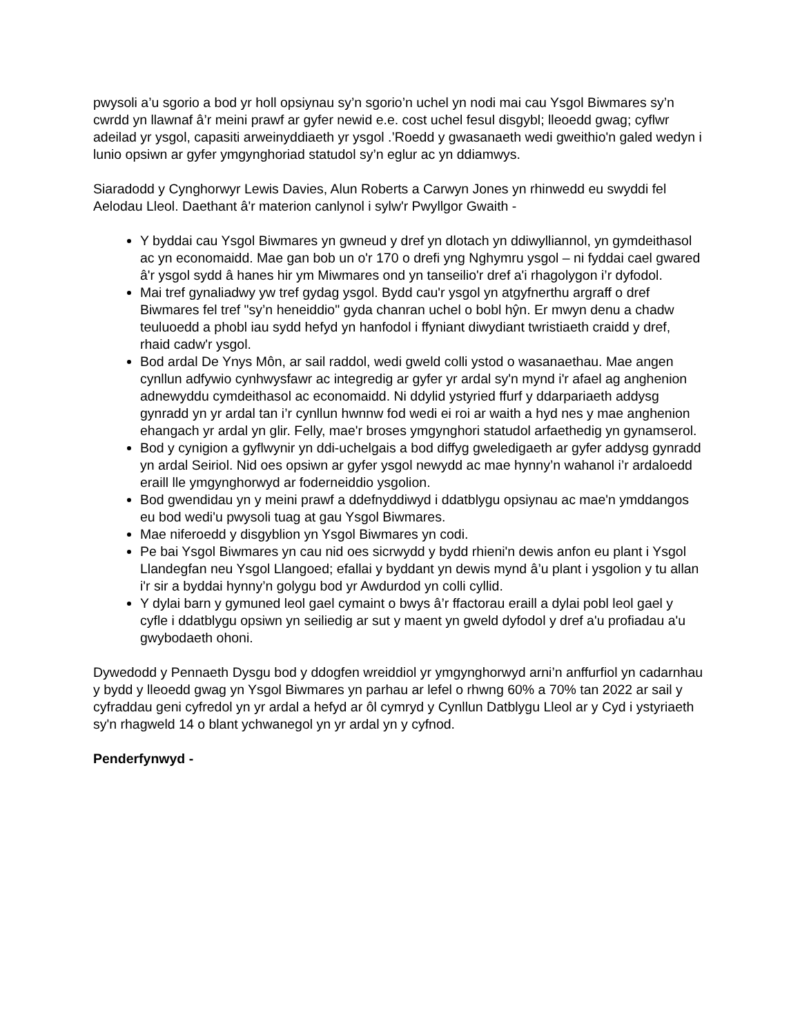pwysoli a’u sgorio a bod yr holl opsiynau sy’n sgorio’n uchel yn nodi mai cau Ysgol Biwmares sy’n cwrdd yn llawnaf â’r meini prawf ar gyfer newid e.e. cost uchel fesul disgybl; lleoedd gwag; cyflwr adeilad yr ysgol, capasiti arweinyddiaeth yr ysgol .’Roedd y gwasanaeth wedi gweithio'n galed wedyn i lunio opsiwn ar gyfer ymgynghoriad statudol sy’n eglur ac yn ddiamwys.
Siaradodd y Cynghorwyr Lewis Davies, Alun Roberts a Carwyn Jones yn rhinwedd eu swyddi fel Aelodau Lleol. Daethant â'r materion canlynol i sylw'r Pwyllgor Gwaith -
Y byddai cau Ysgol Biwmares yn gwneud y dref yn dlotach yn ddiwylliannol, yn gymdeithasol ac yn economaidd. Mae gan bob un o'r 170 o drefi yng Nghymru ysgol – ni fyddai cael gwared â'r ysgol sydd â hanes hir ym Miwmares ond yn tanseilio'r dref a'i rhagolygon i’r dyfodol.
Mai tref gynaliadwy yw tref gydag ysgol. Bydd cau'r ysgol yn atgyfnerthu argraff o dref Biwmares fel tref "sy’n heneiddio" gyda chanran uchel o bobl hŷn. Er mwyn denu a chadw teuluoedd a phobl iau sydd hefyd yn hanfodol i ffyniant diwydiant twristiaeth craidd y dref, rhaid cadw'r ysgol.
Bod ardal De Ynys Môn, ar sail raddol, wedi gweld colli ystod o wasanaethau. Mae angen cynllun adfywio cynhwysfawr ac integredig ar gyfer yr ardal sy'n mynd i'r afael ag anghenion adnewyddu cymdeithasol ac economaidd. Ni ddylid ystyried ffurf y ddarpariaeth addysg gynradd yn yr ardal tan i’r cynllun hwnnw fod wedi ei roi ar waith a hyd nes y mae anghenion ehangach yr ardal yn glir. Felly, mae'r broses ymgynghori statudol arfaethedig yn gynamserol.
Bod y cynigion a gyflwynir yn ddi-uchelgais a bod diffyg gweledigaeth ar gyfer addysg gynradd yn ardal Seiriol. Nid oes opsiwn ar gyfer ysgol newydd ac mae hynny’n wahanol i’r ardaloedd eraill lle ymgynghorwyd ar foderneiddio ysgolion.
Bod gwendidau yn y meini prawf a ddefnyddiwyd i ddatblygu opsiynau ac mae'n ymddangos eu bod wedi'u pwysoli tuag at gau Ysgol Biwmares.
Mae niferoedd y disgyblion yn Ysgol Biwmares yn codi.
Pe bai Ysgol Biwmares yn cau nid oes sicrwydd y bydd rhieni'n dewis anfon eu plant i Ysgol Llandegfan neu Ysgol Llangoed; efallai y byddant yn dewis mynd â’u plant i ysgolion y tu allan i'r sir a byddai hynny’n golygu bod yr Awdurdod yn colli cyllid.
Y dylai barn y gymuned leol gael cymaint o bwys â’r ffactorau eraill a dylai pobl leol gael y cyfle i ddatblygu opsiwn yn seiliedig ar sut y maent yn gweld dyfodol y dref a'u profiadau a'u gwybodaeth ohoni.
Dywedodd y Pennaeth Dysgu bod y ddogfen wreiddiol yr ymgynghorwyd arni’n anffurfiol yn cadarnhau y bydd y lleoedd gwag yn Ysgol Biwmares yn parhau ar lefel o rhwng 60% a 70% tan 2022 ar sail y cyfraddau geni cyfredol yn yr ardal a hefyd ar ôl cymryd y Cynllun Datblygu Lleol ar y Cyd i ystyriaeth sy'n rhagweld 14 o blant ychwanegol yn yr ardal yn y cyfnod.
Penderfynwyd -